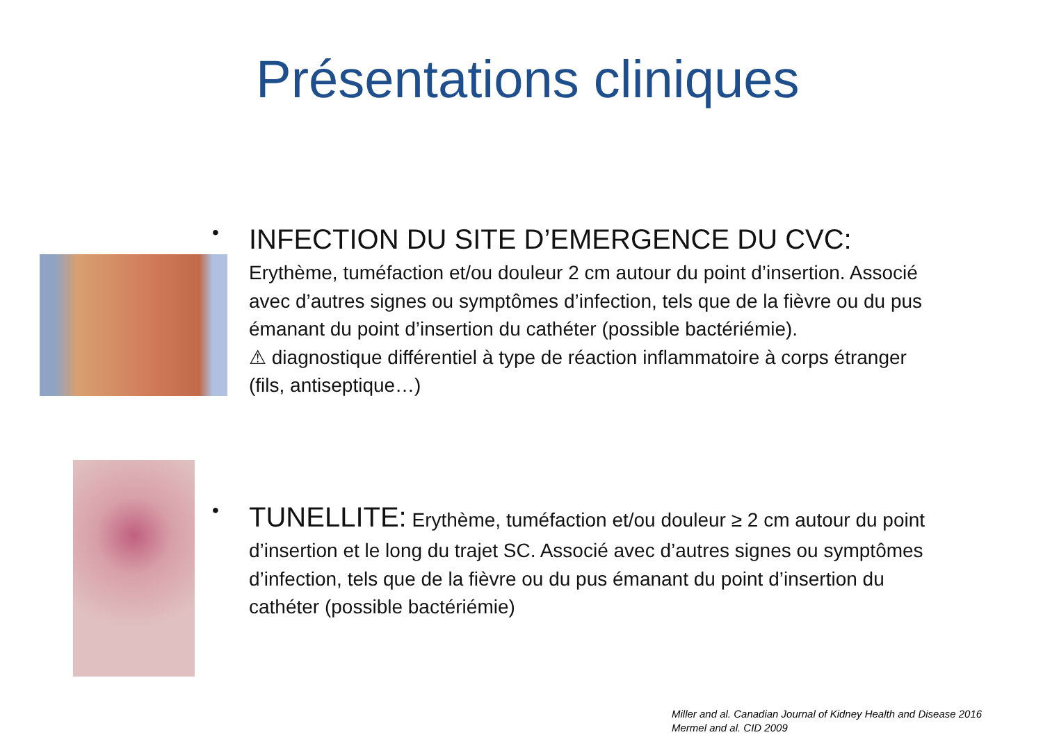Présentations cliniques
• INFECTION DU SITE D’EMERGENCE DU CVC:
Erythème, tuméfaction et/ou douleur 2 cm autour du point d’insertion. Associé avec d’autres signes ou symptômes d’infection, tels que de la fièvre ou du pus émanant du point d’insertion du cathéter (possible bactériémie).
⚠ diagnostique différentiel à type de réaction inflammatoire à corps étranger (fils, antiseptique…)
• TUNELLITE: Erythème, tuméfaction et/ou douleur ≥ 2 cm autour du point d’insertion et le long du trajet SC. Associé avec d’autres signes ou symptômes d’infection, tels que de la fièvre ou du pus émanant du point d’insertion du cathéter (possible bactériémie)
Miller and al. Canadian Journal of Kidney Health and Disease 2016
Mermel and al. CID 2009